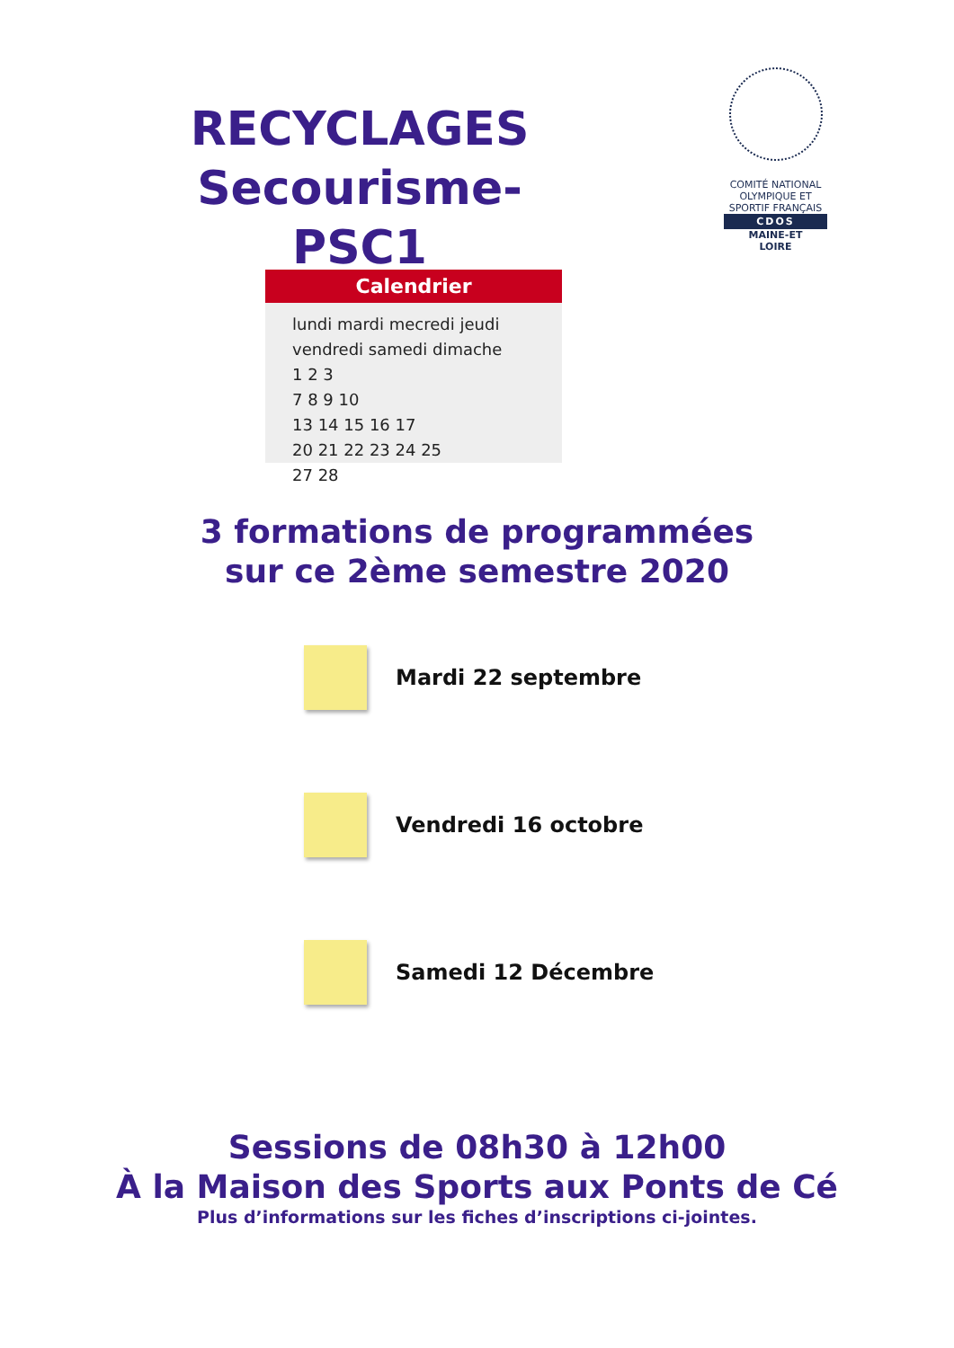RECYCLAGES
Secourisme-PSC1
COMITÉ NATIONAL OLYMPIQUE ET SPORTIF FRANÇAIS
CDOS
MAINE-ET
LOIRE
Calendrier
lundi mardi mecredi jeudi vendredi samedi dimache
1 2 3
7 8 9 10
13 14 15 16 17
20 21 22 23 24 25
27 28
3 formations de programmées
sur ce 2ème semestre 2020
Mardi 22 septembre
Vendredi 16 octobre
Samedi 12 Décembre
Sessions de 08h30 à 12h00
À la Maison des Sports aux Ponts de Cé
Plus d’informations sur les fiches d’inscriptions ci-jointes.